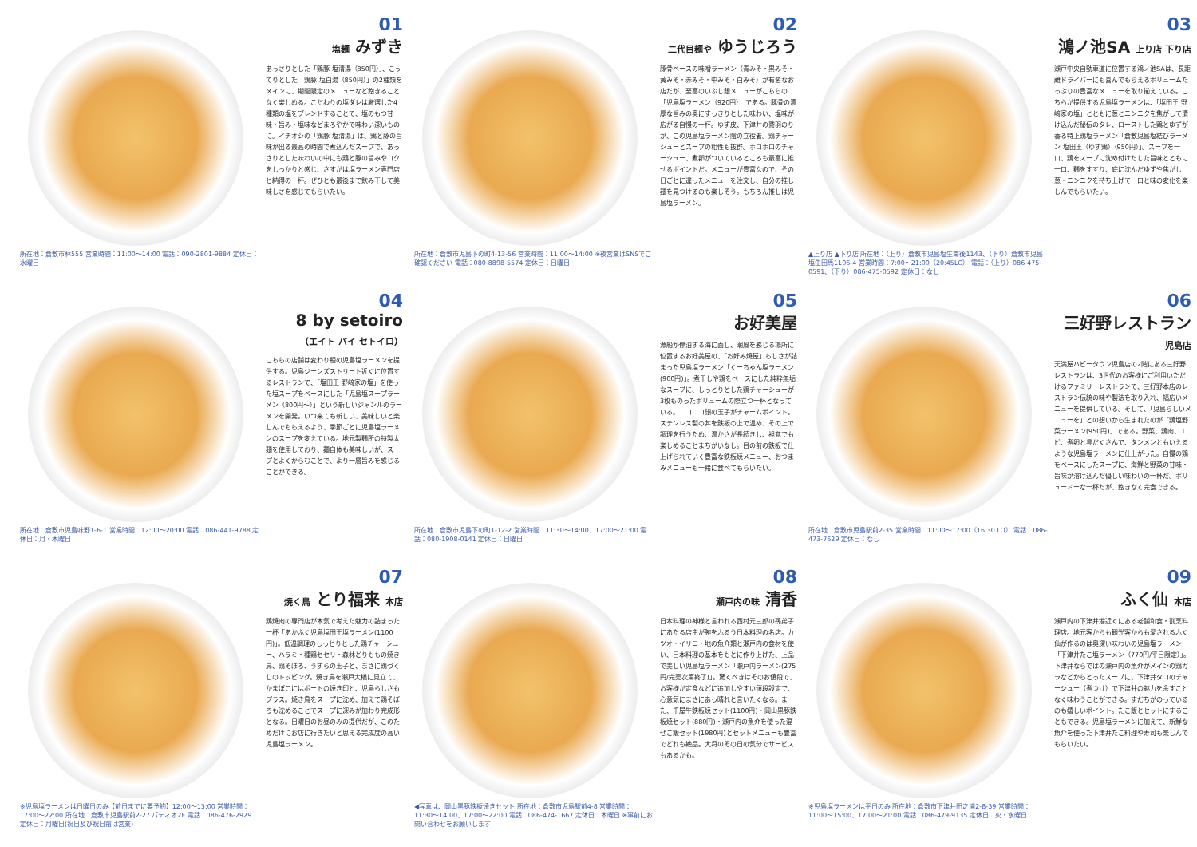所在地：倉敷市林555 営業時間：11:00〜14:00 電話：090-2801-9884 定休日：水曜日
01
塩麺 みずき
あっさりとした「鶏豚 塩清湯（850円）」、こってりとした「鶏豚 塩白湯（850円）」の2種類をメインに、期間限定のメニューなど飽きることなく楽しめる。こだわりの塩ダレは厳選した4種類の塩をブレンドすることで、塩のもつ甘味・旨み・塩味などまろやかで味わい深いものに。イチオシの「鶏豚 塩清湯」は、鶏と豚の旨味が出る最高の時間で煮込んだスープで、あっさりとした味わいの中にも鶏と豚の旨みやコクをしっかりと感じ、さすがは塩ラーメン専門店と納得の一杯。ぜひとも最後まで飲み干して美味しさを感じてもらいたい。
所在地：倉敷市児島下の町4-13-56 営業時間：11:00〜14:00 ※夜営業はSNSでご確認ください 電話：080-8898-5574 定休日：日曜日
02
二代目麺や ゆうじろう
豚骨ベースの味噌ラーメン（青みそ・黒みそ・黄みそ・赤みそ・中みそ・白みそ）が有名なお店だが、至高のいぶし銀メニューがこちらの「児島塩ラーメン（920円）」である。豚骨の濃厚な旨みの奥にすっきりとした味わい、塩味が広がる自慢の一杯。ゆず皮、下津井の鷲羽のりが、この児島塩ラーメン陰の立役者。鶏チャーシューとスープの相性も抜群。ホロホロのチャーシュー、煮卵がついているところも最高に推せるポイントだ。メニューが豊富なので、その日ごとに違ったメニューを注文し、自分の推し麺を見つけるのも楽しそう。もちろん推しは児島塩ラーメン。
▲上り店 ▲下り店 所在地：（上り）倉敷市児島塩生南後1143、（下り）倉敷市児島塩生田馬1106-4 営業時間：7:00〜21:00（20:45LO） 電話：（上り）086-475-0591、（下り）086-475-0592 定休日：なし
03
鴻ノ池SA 上り店 下り店
瀬戸中央自動車道に位置する鴻ノ池SAは、長距離ドライバーにも喜んでもらえるボリュームたっぷりの豊富なメニューを取り揃えている。こちらが提供する児島塩ラーメンは、「塩田王 野﨑家の塩」とともに葱とニンニクを焦がして漬け込んだ秘伝のタレ、ローストした鶏とゆずが香る特上鶏塩ラーメン「倉敷児島塩結びラーメン 塩田王（ゆず鶏）（950円）」。スープを一口、鶏をスープに沈め付けだした旨味とともに一口、麺をすすり、底に沈んだゆずや焦がし葱・ニンニクを持ち上げて一口と味の変化を楽しんでもらいたい。
所在地：倉敷市児島味野1-6-1 営業時間：12:00〜20:00 電話：086-441-9788 定休日：月・木曜日
04
8 by setoiro
（エイト バイ セトイロ）
こちらの店舗は変わり種の児島塩ラーメンを提供する。児島ジーンズストリート近くに位置するレストランで、「塩田王 野﨑家の塩」を使った塩スープをベースにした「児島塩スープラーメン（800円〜）」という新しいジャンルのラーメンを開発。いつ来ても新しい、美味しいと楽しんでもらえるよう、季節ごとに児島塩ラーメンのスープを変えている。地元製麺所の特製太麺を使用しており、麺自体も美味しいが、スープとよくからむことで、より一層旨みを感じることができる。
所在地：倉敷市児島下の町1-12-2 営業時間：11:30〜14:00、17:00〜21:00 電話：080-1908-0141 定休日：日曜日
05
お好美屋
漁船が停泊する海に面し、潮風を感じる場所に位置するお好美屋の、「お好み焼屋」らしさが詰まった児島塩ラーメン「くーちゃん塩ラーメン(900円)」。煮干しや鶏をベースにした純粋無垢なスープに、しっとりとした鶏チャーシューが3枚ものったボリュームの際立つ一杯となっている。ニコニコ顔の玉子がチャームポイント。ステンレス製の丼を鉄板の上で温め、その上で調理を行うため、温かさが長続きし、視覚でも楽しめることまちがいなし。目の前の鉄板で仕上げられていく豊富な鉄板焼メニュー、おつまみメニューも一緒に食べてもらいたい。
所在地：倉敷市児島駅前2-35 営業時間：11:00〜17:00（16:30 LO） 電話：086-473-7629 定休日：なし
06
三好野レストラン 児島店
天満屋ハピータウン児島店の2階にある三好野レストランは、3世代のお客様にご利用いただけるファミリーレストランで、三好野本店のレストラン伝統の味や製法を取り入れ、幅広いメニューを提供している。そして、「児島らしいメニューを」との想いから生まれたのが「鶏塩野菜ラーメン(950円)」である。野菜、鶏肉、エビ、煮卵と具だくさんで、タンメンともいえるような児島塩ラーメンに仕上がった。自慢の鶏をベースにしたスープに、海鮮と野菜の甘味・旨味が溶け込んだ優しい味わいの一杯だ。ボリューミーな一杯だが、飽きなく完食できる。
※児島塩ラーメンは日曜日のみ【前日までに要予約】12:00〜13:00 営業時間：17:00〜22:00 所在地：倉敷市児島駅前2-27 パティオ2F 電話：086-476-2929 定休日：月曜日(祝日及び祝日前は営業)
07
焼く鳥 とり福来 本店
鶏焼肉の専門店が本気で考えた魅力の詰まった一杯「あかふく児島塩田王塩ラーメン(1100円)」。低温調理のしっとりとした鶏チャーシュー、ハラミ・種鶏セセリ・森林どりももの焼き鳥、鶏そぼろ、うずらの玉子と、まさに鶏づくしのトッピング。焼き鳥を瀬戸大橋に見立て、かまぼこにはボートの焼き印と、児島らしさもプラス。焼き鳥をスープに沈め、加えて鶏そぼろも沈めることでスープに深みが加わり完成形となる。日曜日のお昼のみの提供だが、このためだけにお店に行きたいと思える完成度の高い児島塩ラーメン。
◀写真は、岡山黒豚鉄板焼きセット 所在地：倉敷市児島駅前4-8 営業時間：11:30〜14:00、17:00〜22:00 電話：086-474-1667 定休日：木曜日 ※事前にお問い合わせをお願いします
08
瀬戸内の味 清香
日本料理の神様と言われる西村元三郎の孫弟子にあたる店主が腕をふるう日本料理の名店。カツオ・イリコ・地の魚介類と瀬戸内の食材を使い、日本料理の基本をもとに作り上げた、上品で美しい児島塩ラーメン「瀬戸内ラーメン(275円/完売次第終了)」。驚くべきはそのお値段で、お客様が定食などに追加しやすい値段設定で、心意気にまさにあっ晴れと言いたくなる。また、千屋牛鉄板焼セット(1100円)・岡山黒豚鉄板焼セット(880円)・瀬戸内の魚介を使った混ぜご飯セット(1980円)とセットメニューも豊富でどれも絶品。大将のその日の気分でサービスもあるかも。
※児島塩ラーメンは平日のみ 所在地：倉敷市下津井田之浦2-8-39 営業時間：11:00〜15:00、17:00〜21:00 電話：086-479-9135 定休日：火・水曜日
09
ふく仙 本店
瀬戸内の下津井港近くにある老舗和食・割烹料理店。地元客からも観光客からも愛されるふく仙が作るのは奥深い味わいの児島塩ラーメン「下津井たこ塩ラーメン（770円/平日限定）」。下津井ならではの瀬戸内の魚介がメインの鶏ガラなどからとったスープに、下津井タコのチャーシュー（煮つけ）で下津井の魅力を余すことなく味わうことができる。すだちがのっているのも嬉しいポイント。たこ飯とセットにすることもできる。児島塩ラーメンに加えて、新鮮な魚介を使った下津井たこ料理や寿司も楽しんでもらいたい。